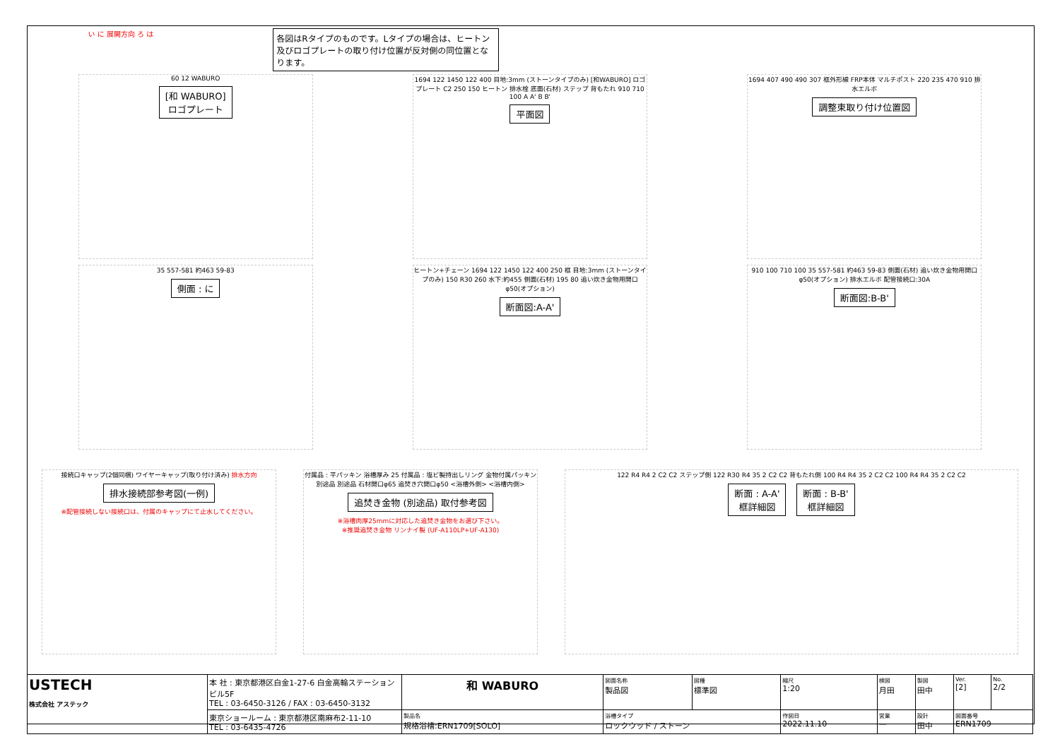い に 展開方向 ろ は
各図はRタイプのものです。Lタイプの場合は、ヒートン及びロゴプレートの取り付け位置が反対側の同位置となります。
60 12 WABURO
[和 WABURO]
ロゴプレート
1694 122 1450 122 400 目地:3mm (ストーンタイプのみ) [和WABURO] ロゴプレート C2 250 150 ヒートン 排水栓 底面(石材) ステップ 背もたれ 910 710 100 A A' B B'
平面図
1694 407 490 490 307 框外形線 FRP本体 マルチポスト 220 235 470 910 排水エルボ
調整束取り付け位置図
35 557-581 約463 59-83
側面 : に
ヒートン+チェーン 1694 122 1450 122 400 250 框 目地:3mm (ストーンタイプのみ) 150 R30 260 水下:約455 側面(石材) 195 80 追い炊き金物用開口 φ50(オプション)
断面図:A-A'
910 100 710 100 35 557-581 約463 59-83 側面(石材) 追い炊き金物用開口 φ50(オプション) 排水エルボ 配管接続口:30A
断面図:B-B'
接続口キャップ(2個同梱) ワイヤーキャップ(取り付け済み) 排水方向
排水接続部参考図(一例)
※配管接続しない接続口は、付属のキャップにて止水してください。
付属品 : 平パッキン 浴槽厚み 25 付属品 : 塩ビ製持出しリング 金物付属パッキン 別途品 別途品 石材開口φ65 追焚き穴開口φ50 <浴槽外側> <浴槽内側>
追焚き金物 (別途品) 取付参考図
※浴槽肉厚25mmに対応した追焚き金物をお選び下さい。
※推奨追焚き金物 リンナイ製 (UF-A110LP+UF-A130)
122 R4 R4 2 C2 C2 ステップ側 122 R30 R4 35 2 C2 C2 背もたれ側 100 R4 R4 35 2 C2 C2 100 R4 R4 35 2 C2 C2
断面 : A-A'
框詳細図 断面 : B-B'
框詳細図
| USTECH 株式会社 アステック | 本 社 : 東京都港区白金1-27-6 白金高輪ステーションビル5F TEL : 03-6450-3126 / FAX : 03-6450-3132 | 和 WABURO | 図面名称 製品図 | 図種 標準図 | 縮尺 1:20 | 検図 月田 | 製図 田中 | Ver. [2] | No. 2/2 |
| | 東京ショールーム : 東京都港区南麻布2-11-10 TEL : 03-6435-4726 | 製品名 規格浴槽:ERN1709[SOLO] | 浴槽タイプ ロックウッド / ストーン | | 作図日 2022.11.10 | 営業 — | 設計 田中 | 図面番号 ERN1709 | |